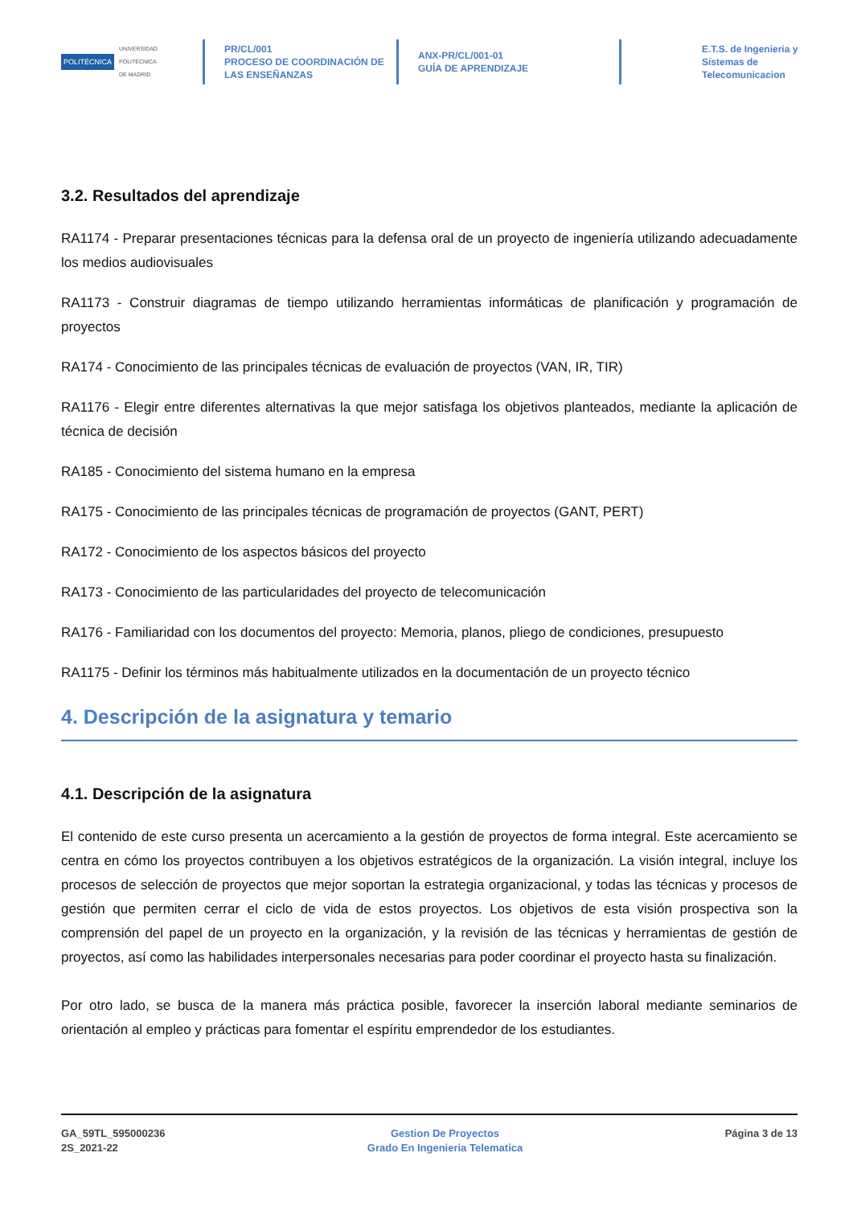POLITÉCNICA UNIVERSIDAD
POLITÉCNICA
DE MADRID
PR/CL/001
PROCESO DE COORDINACIÓN DE
LAS ENSEÑANZAS
ANX-PR/CL/001-01
GUÍA DE APRENDIZAJE
E.T.S. de Ingenieria y
Sistemas de
Telecomunicacion
3.2. Resultados del aprendizaje
RA1174 - Preparar presentaciones técnicas para la defensa oral de un proyecto de ingeniería utilizando adecuadamente los medios audiovisuales
RA1173 - Construir diagramas de tiempo utilizando herramientas informáticas de planificación y programación de proyectos
RA174 - Conocimiento de las principales técnicas de evaluación de proyectos (VAN, IR, TIR)
RA1176 - Elegir entre diferentes alternativas la que mejor satisfaga los objetivos planteados, mediante la aplicación de técnica de decisión
RA185 - Conocimiento del sistema humano en la empresa
RA175 - Conocimiento de las principales técnicas de programación de proyectos (GANT, PERT)
RA172 - Conocimiento de los aspectos básicos del proyecto
RA173 - Conocimiento de las particularidades del proyecto de telecomunicación
RA176 - Familiaridad con los documentos del proyecto: Memoria, planos, pliego de condiciones, presupuesto
RA1175 - Definir los términos más habitualmente utilizados en la documentación de un proyecto técnico
4. Descripción de la asignatura y temario
4.1. Descripción de la asignatura
El contenido de este curso presenta un acercamiento a la gestión de proyectos de forma integral. Este acercamiento se centra en cómo los proyectos contribuyen a los objetivos estratégicos de la organización. La visión integral, incluye los procesos de selección de proyectos que mejor soportan la estrategia organizacional, y todas las técnicas y procesos de gestión que permiten cerrar el ciclo de vida de estos proyectos. Los objetivos de esta visión prospectiva son la comprensión del papel de un proyecto en la organización, y la revisión de las técnicas y herramientas de gestión de proyectos, así como las habilidades interpersonales necesarias para poder coordinar el proyecto hasta su finalización.
Por otro lado, se busca de la manera más práctica posible, favorecer la inserción laboral mediante seminarios de orientación al empleo y prácticas para fomentar el espíritu emprendedor de los estudiantes.
GA_59TL_595000236
2S_2021-22
Gestion De Proyectos
Grado En Ingenieria Telematica
Página 3 de 13